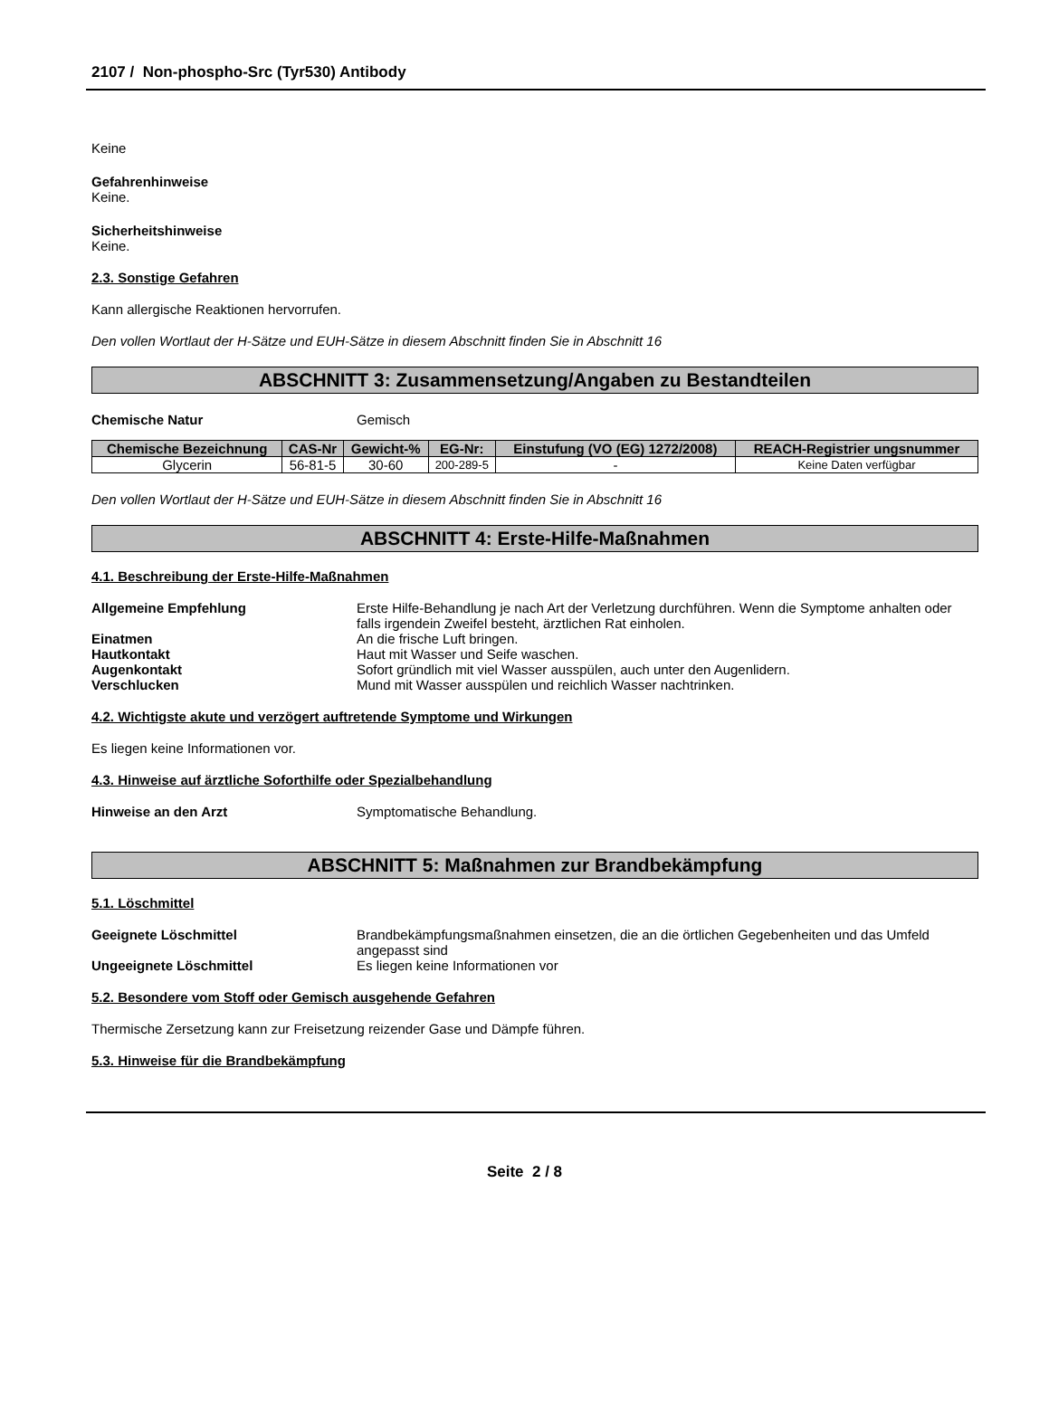2107 / Non-phospho-Src (Tyr530) Antibody
Keine
Gefahrenhinweise
Keine.
Sicherheitshinweise
Keine.
2.3. Sonstige Gefahren
Kann allergische Reaktionen hervorrufen.
Den vollen Wortlaut der H-Sätze und EUH-Sätze in diesem Abschnitt finden Sie in Abschnitt 16
ABSCHNITT 3: Zusammensetzung/Angaben zu Bestandteilen
Chemische Natur Gemisch
| Chemische Bezeichnung | CAS-Nr | Gewicht-% | EG-Nr: | Einstufung (VO (EG) 1272/2008) | REACH-Registrier ungsnummer |
| --- | --- | --- | --- | --- | --- |
| Glycerin | 56-81-5 | 30-60 | 200-289-5 | - | Keine Daten verfügbar |
Den vollen Wortlaut der H-Sätze und EUH-Sätze in diesem Abschnitt finden Sie in Abschnitt 16
ABSCHNITT 4: Erste-Hilfe-Maßnahmen
4.1. Beschreibung der Erste-Hilfe-Maßnahmen
Allgemeine Empfehlung Erste Hilfe-Behandlung je nach Art der Verletzung durchführen. Wenn die Symptome anhalten oder falls irgendein Zweifel besteht, ärztlichen Rat einholen.
Einatmen An die frische Luft bringen.
Hautkontakt Haut mit Wasser und Seife waschen.
Augenkontakt Sofort gründlich mit viel Wasser ausspülen, auch unter den Augenlidern.
Verschlucken Mund mit Wasser ausspülen und reichlich Wasser nachtrinken.
4.2. Wichtigste akute und verzögert auftretende Symptome und Wirkungen
Es liegen keine Informationen vor.
4.3. Hinweise auf ärztliche Soforthilfe oder Spezialbehandlung
Hinweise an den Arzt Symptomatische Behandlung.
ABSCHNITT 5: Maßnahmen zur Brandbekämpfung
5.1. Löschmittel
Geeignete Löschmittel Brandbekämpfungsmaßnahmen einsetzen, die an die örtlichen Gegebenheiten und das Umfeld angepasst sind
Ungeeignete Löschmittel Es liegen keine Informationen vor
5.2. Besondere vom Stoff oder Gemisch ausgehende Gefahren
Thermische Zersetzung kann zur Freisetzung reizender Gase und Dämpfe führen.
5.3. Hinweise für die Brandbekämpfung
Seite 2 / 8